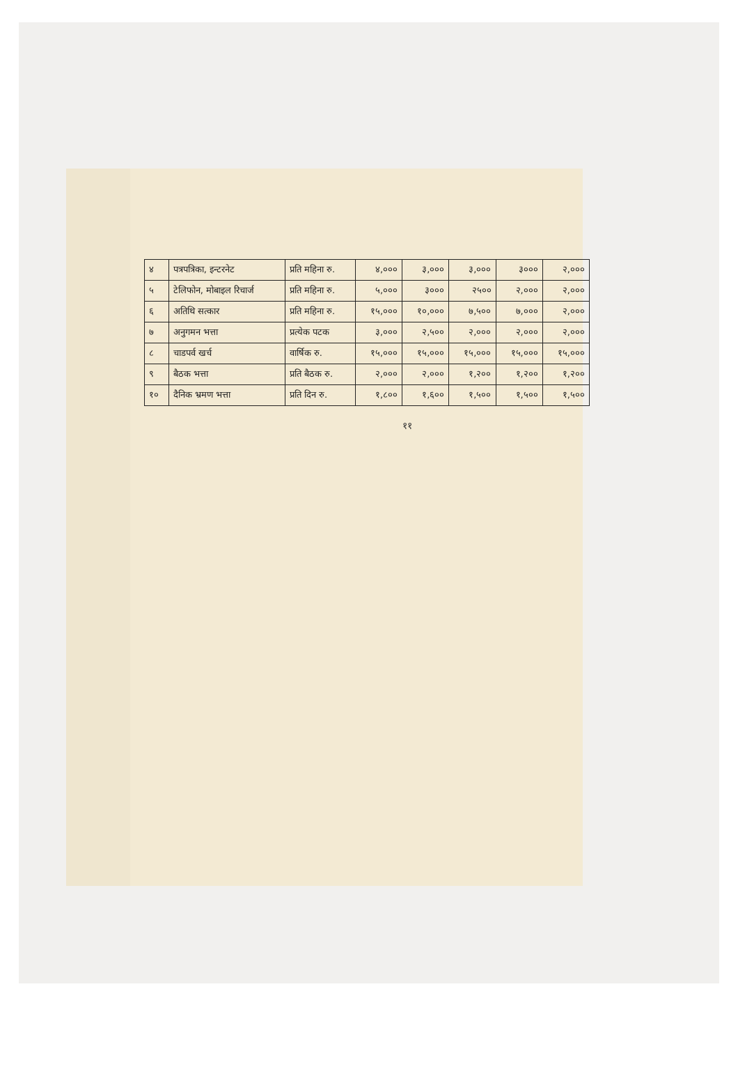| ४ | पत्रपत्रिका, इन्टरनेट | प्रति महिना रु. | ४,००० | ३,००० | ३,००० | ३००० | २,००० |
| ५ | टेलिफोन, मोबाइल रिचार्ज | प्रति महिना रु. | ५,००० | ३००० | २५०० | २,००० | २,००० |
| ६ | अतिथि सत्कार | प्रति महिना रु. | १५,००० | १०,००० | ७,५०० | ७,००० | २,००० |
| ७ | अनुगमन भत्ता | प्रत्येक पटक | ३,००० | २,५०० | २,००० | २,००० | २,००० |
| ८ | चाडपर्व खर्च | वार्षिक रु. | १५,००० | १५,००० | १५,००० | १५,००० | १५,००० |
| ९ | बैठक भत्ता | प्रति बैठक रु. | २,००० | २,००० | १,२०० | १,२०० | १,२०० |
| १० | दैनिक भ्रमण भत्ता | प्रति दिन रु. | १,८०० | १,६०० | १,५०० | १,५०० | १,५०० |
११